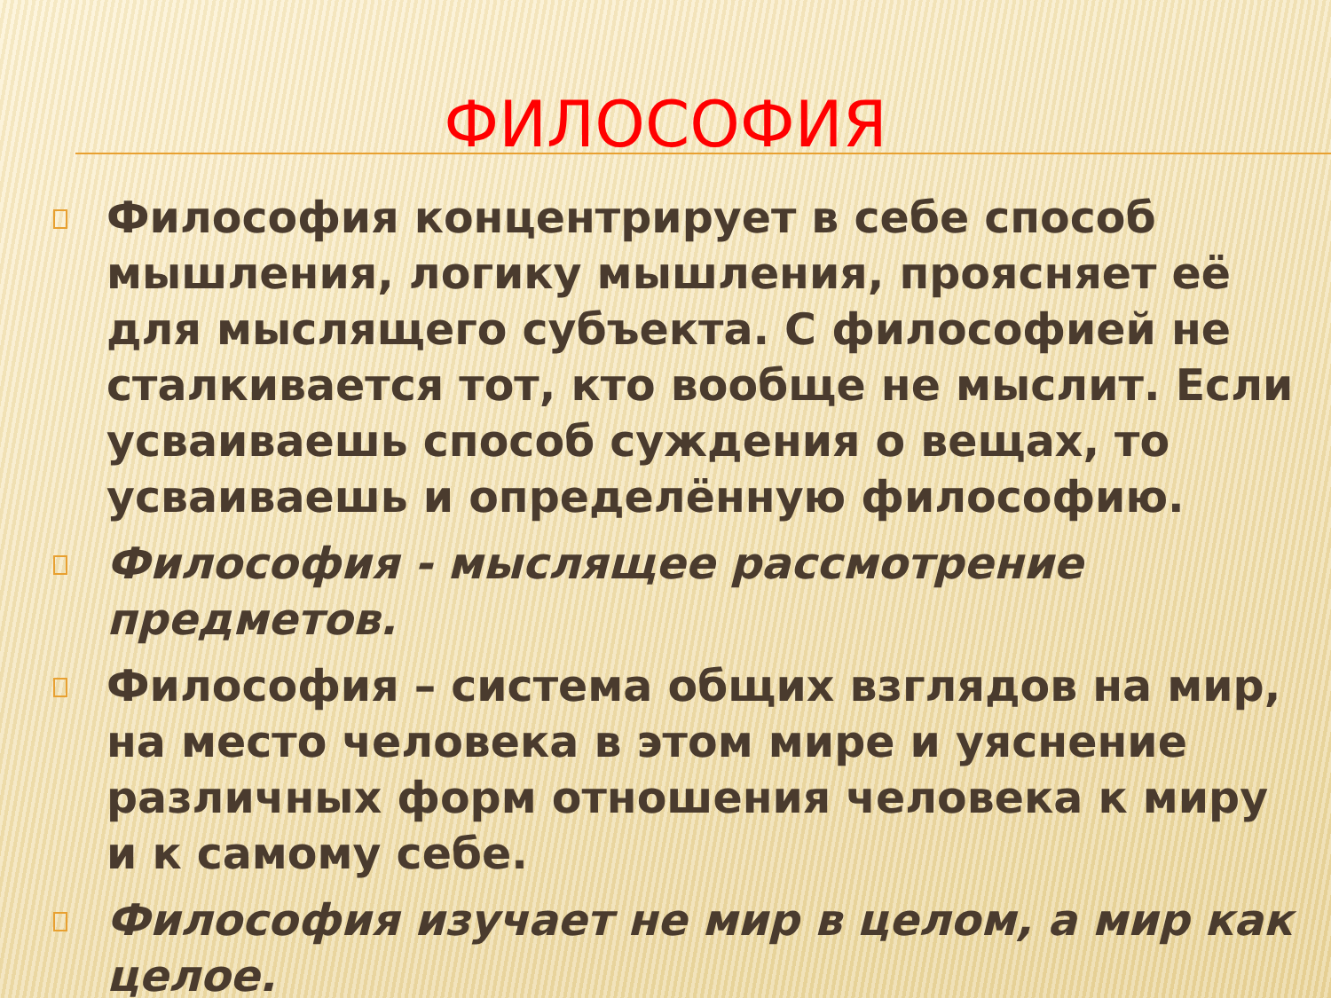ФИЛОСОФИЯ
Философия концентрирует в себе способ мышления, логику мышления, проясняет её для мыслящего субъекта. С философией не сталкивается тот, кто вообще не мыслит. Если усваиваешь способ суждения о вещах, то усваиваешь и определённую философию.
Философия - мыслящее рассмотрение предметов.
Философия – система общих взглядов на мир, на место человека в этом мире и уяснение различных форм отношения человека к миру и к самому себе.
Философия изучает не мир в целом, а мир как целое.